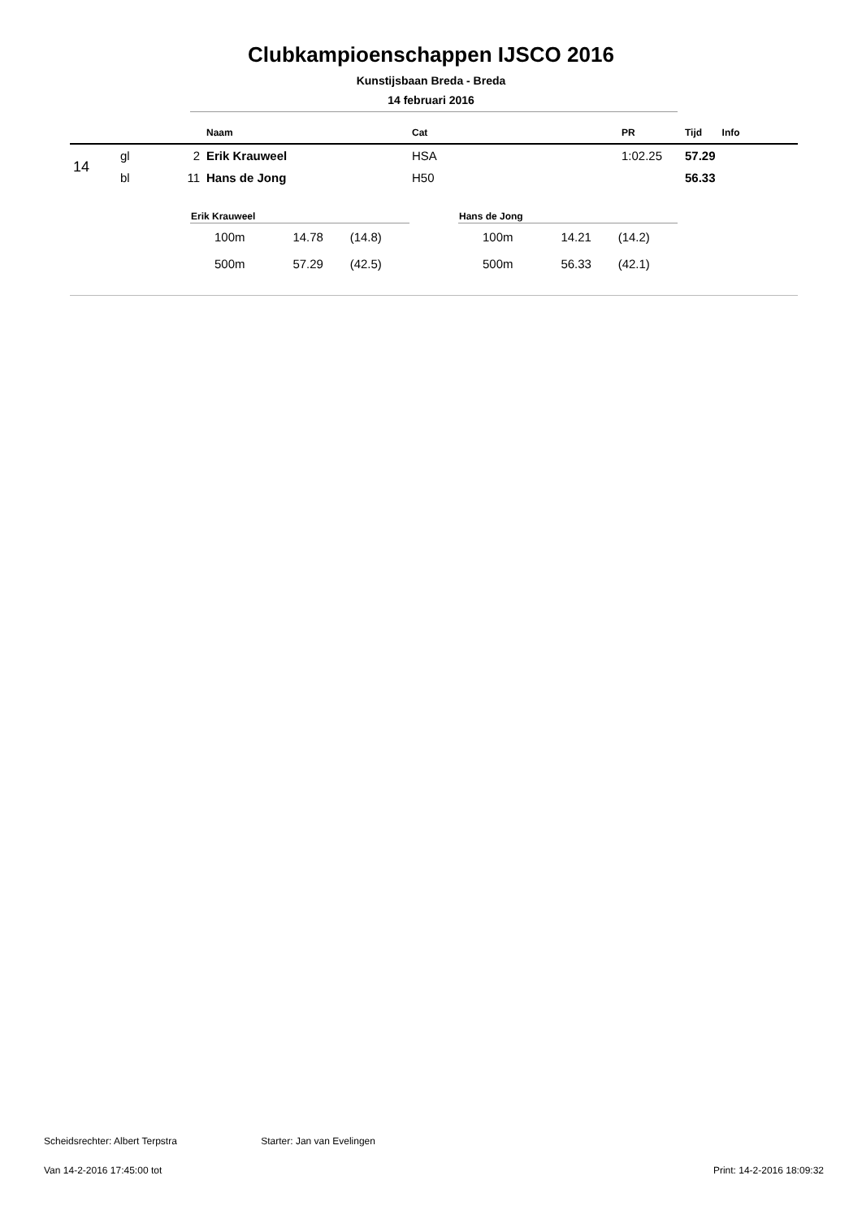Clubkampioenschappen IJSCO 2016
Kunstijsbaan Breda - Breda
14 februari 2016
| | | | Naam | Cat | PR | Tijd | Info |
| --- | --- | --- | --- | --- | --- | --- | --- |
| 14 | gl | 2 | Erik Krauweel | HSA | 1:02.25 | 57.29 | |
| | bl | 11 | Hans de Jong | H50 | | 56.33 | |
| Erik Krauweel | | |
| --- | --- | --- |
| 100m | 14.78 | (14.8) |
| 500m | 57.29 | (42.5) |
| Hans de Jong | | |
| --- | --- | --- |
| 100m | 14.21 | (14.2) |
| 500m | 56.33 | (42.1) |
Scheidsrechter: Albert Terpstra Starter: Jan van Evelingen
Van 14-2-2016 17:45:00 tot Print: 14-2-2016 18:09:32